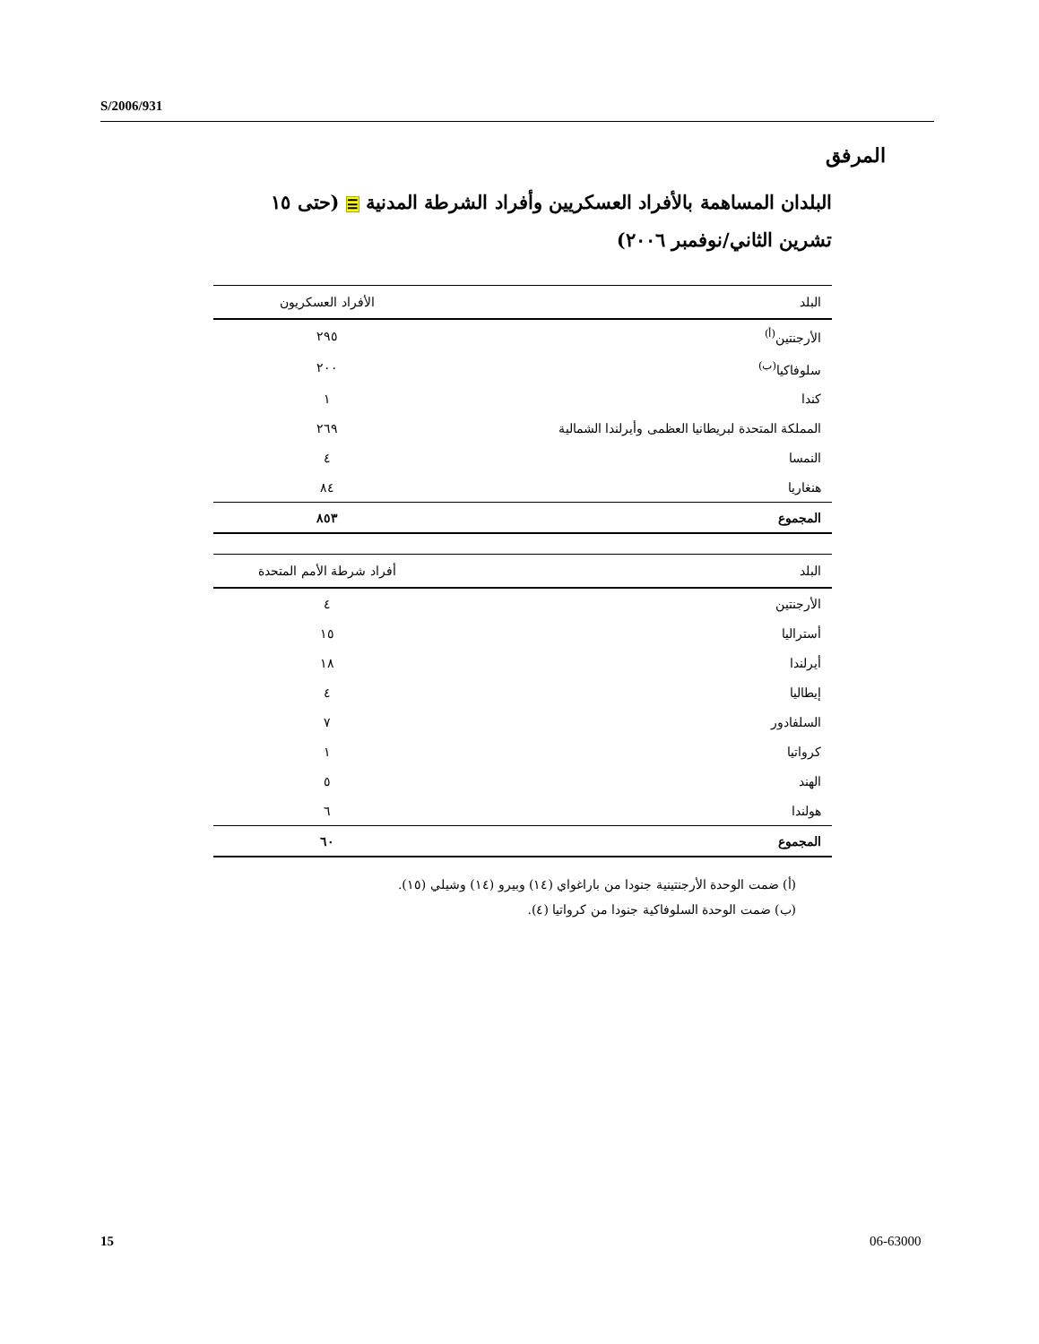S/2006/931
المرفق
البلدان المساهمة بالأفراد العسكريين وأفراد الشرطة المدنية ☰ (حتى ١٥ تشرين الثاني/نوفمبر ٢٠٠٦)
| البلد | الأفراد العسكريون |
| --- | --- |
| الأرجنتين<sup>(أ)</sup> | ٢٩٥ |
| سلوفاكيا<sup>(ب)</sup> | ٢٠٠ |
| كندا | ١ |
| المملكة المتحدة لبريطانيا العظمى وأيرلندا الشمالية | ٢٦٩ |
| النمسا | ٤ |
| هنغاريا | ٨٤ |
| المجموع | ٨٥٣ |
| البلد | أفراد شرطة الأمم المتحدة |
| --- | --- |
| الأرجنتين | ٤ |
| أستراليا | ١٥ |
| أيرلندا | ١٨ |
| إيطاليا | ٤ |
| السلفادور | ٧ |
| كرواتيا | ١ |
| الهند | ٥ |
| هولندا | ٦ |
| المجموع | ٦٠ |
(أ) ضمت الوحدة الأرجنتينية جنودا من باراغواي (١٤) وبيرو (١٤) وشيلي (١٥).
(ب) ضمت الوحدة السلوفاكية جنودا من كرواتيا (٤).
15 06-63000